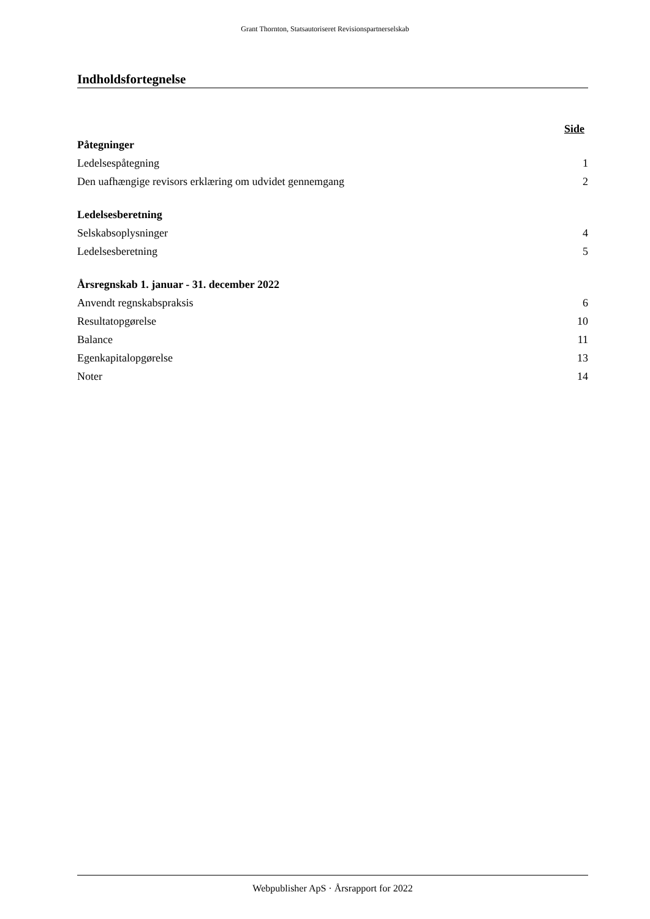Grant Thornton, Statsautoriseret Revisionspartnerselskab
Indholdsfortegnelse
Side
| Påtegninger | |
| Ledelsespåtegning | 1 |
| Den uafhængige revisors erklæring om udvidet gennemgang | 2 |
| Ledelsesberetning | |
| Selskabsoplysninger | 4 |
| Ledelsesberetning | 5 |
| Årsregnskab 1. januar - 31. december 2022 | |
| Anvendt regnskabspraksis | 6 |
| Resultatopgørelse | 10 |
| Balance | 11 |
| Egenkapitalopgørelse | 13 |
| Noter | 14 |
Webpublisher ApS · Årsrapport for 2022